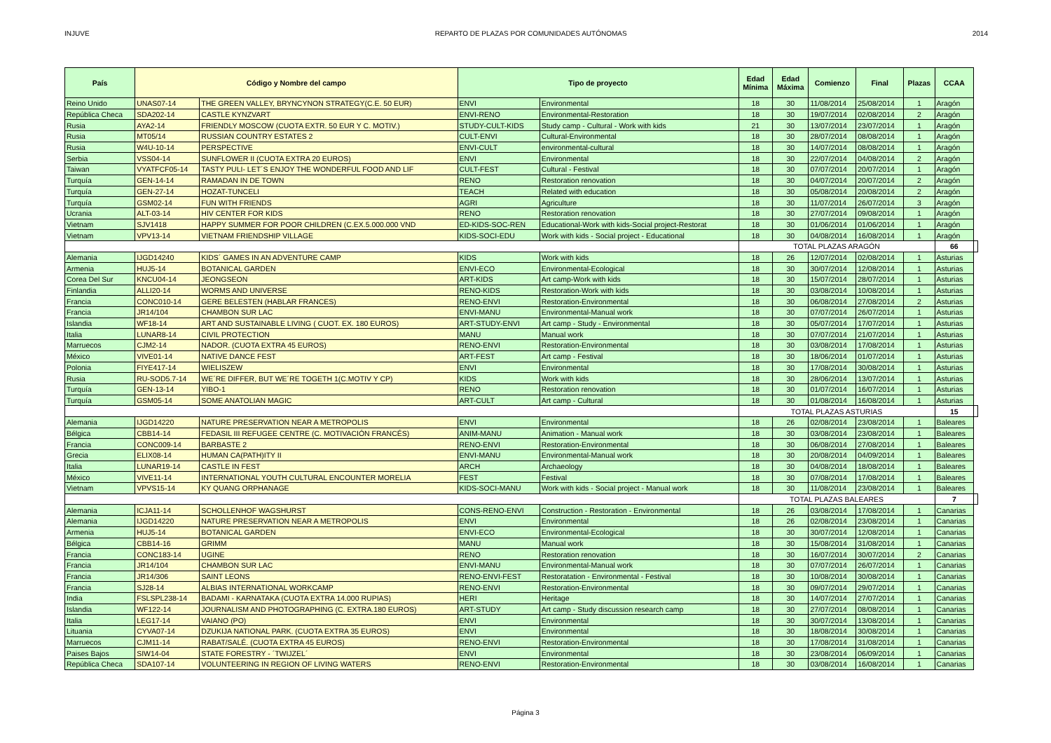INJUVE REPARTO DE PLAZAS POR COMUNIDADES AUTÓNOMAS 2014
| País | Código y Nombre del campo | | Tipo de proyecto | | Edad Mínima | Edad Máxima | Comienzo | Final | Plazas | CCAA | |
| --- | --- | --- | --- | --- | --- | --- | --- | --- | --- | --- | --- |
| Reino Unido | UNAS07-14 | THE GREEN VALLEY, BRYNCYNON STRATEGY(C.E. 50 EUR) | ENVI | Environmental | 18 | 30 | 11/08/2014 | 25/08/2014 | 1 | Aragón | |
| República Checa | SDA202-14 | CASTLE KYNZVART | ENVI-RENO | Environmental-Restoration | 18 | 30 | 19/07/2014 | 02/08/2014 | 2 | Aragón | |
| Rusia | AYA2-14 | FRIENDLY MOSCOW (CUOTA EXTR. 50 EUR Y C. MOTIV.) | STUDY-CULT-KIDS | Study camp - Cultural - Work with kids | 21 | 30 | 13/07/2014 | 23/07/2014 | 1 | Aragón | |
| Rusia | MT05/14 | RUSSIAN COUNTRY ESTATES 2 | CULT-ENVI | Cultural-Environmental | 18 | 30 | 28/07/2014 | 08/08/2014 | 1 | Aragón | |
| Rusia | W4U-10-14 | PERSPECTIVE | ENVI-CULT | environmental-cultural | 18 | 30 | 14/07/2014 | 08/08/2014 | 1 | Aragón | |
| Serbia | VSS04-14 | SUNFLOWER II (CUOTA EXTRA 20 EUROS) | ENVI | Environmental | 18 | 30 | 22/07/2014 | 04/08/2014 | 2 | Aragón | |
| Taiwan | VYATFCF05-14 | TASTY PULI- LET´S ENJOY THE WONDERFUL FOOD AND LIF | CULT-FEST | Cultural - Festival | 18 | 30 | 07/07/2014 | 20/07/2014 | 1 | Aragón | |
| Turquía | GEN-14-14 | RAMADAN IN DE TOWN | RENO | Restoration renovation | 18 | 30 | 04/07/2014 | 20/07/2014 | 2 | Aragón | |
| Turquía | GEN-27-14 | HOZAT-TUNCELI | TEACH | Related with education | 18 | 30 | 05/08/2014 | 20/08/2014 | 2 | Aragón | |
| Turquía | GSM02-14 | FUN WITH FRIENDS | AGRI | Agriculture | 18 | 30 | 11/07/2014 | 26/07/2014 | 3 | Aragón | |
| Ucrania | ALT-03-14 | HIV CENTER FOR KIDS | RENO | Restoration renovation | 18 | 30 | 27/07/2014 | 09/08/2014 | 1 | Aragón | |
| Vietnam | SJV1418 | HAPPY SUMMER FOR POOR CHILDREN (C.EX.5.000.000 VND | ED-KIDS-SOC-REN | Educational-Work with kids-Social project-Restorat | 18 | 30 | 01/06/2014 | 01/06/2014 | 1 | Aragón | |
| Vietnam | VPV13-14 | VIETNAM FRIENDSHIP VILLAGE | KIDS-SOCI-EDU | Work with kids - Social project - Educational | 18 | 30 | 04/08/2014 | 16/08/2014 | 1 | Aragón | |
| | | | | | TOTAL PLAZAS ARAGÓN | | | | | 66 | |
| Alemania | IJGD14240 | KIDS´ GAMES IN AN ADVENTURE CAMP | KIDS | Work with kids | 18 | 26 | 12/07/2014 | 02/08/2014 | 1 | Asturias | |
| Armenia | HUJ5-14 | BOTANICAL GARDEN | ENVI-ECO | Environmental-Ecological | 18 | 30 | 30/07/2014 | 12/08/2014 | 1 | Asturias | |
| Corea Del Sur | KNCU04-14 | JEONGSEON | ART-KIDS | Art camp-Work with kids | 18 | 30 | 15/07/2014 | 28/07/2014 | 1 | Asturias | |
| Finlandia | ALLI20-14 | WORMS AND UNIVERSE | RENO-KIDS | Restoration-Work with kids | 18 | 30 | 03/08/2014 | 10/08/2014 | 1 | Asturias | |
| Francia | CONC010-14 | GERE BELESTEN (HABLAR FRANCES) | RENO-ENVI | Restoration-Environmental | 18 | 30 | 06/08/2014 | 27/08/2014 | 2 | Asturias | |
| Francia | JR14/104 | CHAMBON SUR LAC | ENVI-MANU | Environmental-Manual work | 18 | 30 | 07/07/2014 | 26/07/2014 | 1 | Asturias | |
| Islandia | WF18-14 | ART AND SUSTAINABLE LIVING ( CUOT. EX. 180 EUROS) | ART-STUDY-ENVI | Art camp - Study - Environmental | 18 | 30 | 05/07/2014 | 17/07/2014 | 1 | Asturias | |
| Italia | LUNAR8-14 | CIVIL PROTECTION | MANU | Manual work | 18 | 30 | 07/07/2014 | 21/07/2014 | 1 | Asturias | |
| Marruecos | CJM2-14 | NADOR. (CUOTA EXTRA 45 EUROS) | RENO-ENVI | Restoration-Environmental | 18 | 30 | 03/08/2014 | 17/08/2014 | 1 | Asturias | |
| México | VIVE01-14 | NATIVE DANCE FEST | ART-FEST | Art camp - Festival | 18 | 30 | 18/06/2014 | 01/07/2014 | 1 | Asturias | |
| Polonia | FIYE417-14 | WIELISZEW | ENVI | Environmental | 18 | 30 | 17/08/2014 | 30/08/2014 | 1 | Asturias | |
| Rusia | RU-SOD5.7-14 | WE´RE DIFFER, BUT WE´RE TOGETH 1(C.MOTIV Y CP) | KIDS | Work with kids | 18 | 30 | 28/06/2014 | 13/07/2014 | 1 | Asturias | |
| Turquía | GEN-13-14 | YIBO-1 | RENO | Restoration renovation | 18 | 30 | 01/07/2014 | 16/07/2014 | 1 | Asturias | |
| Turquía | GSM05-14 | SOME ANATOLIAN MAGIC | ART-CULT | Art camp - Cultural | 18 | 30 | 01/08/2014 | 16/08/2014 | 1 | Asturias | |
| | | | | | TOTAL PLAZAS ASTURIAS | | | | | 15 | |
| Alemania | IJGD14220 | NATURE PRESERVATION NEAR A METROPOLIS | ENVI | Environmental | 18 | 26 | 02/08/2014 | 23/08/2014 | 1 | Baleares | |
| Bélgica | CBB14-14 | FEDASIL III REFUGEE CENTRE (C. MOTIVACIÓN FRANCÉS) | ANIM-MANU | Animation - Manual work | 18 | 30 | 03/08/2014 | 23/08/2014 | 1 | Baleares | |
| Francia | CONC009-14 | BARBASTE 2 | RENO-ENVI | Restoration-Environmental | 18 | 30 | 06/08/2014 | 27/08/2014 | 1 | Baleares | |
| Grecia | ELIX08-14 | HUMAN CA(PATH)ITY II | ENVI-MANU | Environmental-Manual work | 18 | 30 | 20/08/2014 | 04/09/2014 | 1 | Baleares | |
| Italia | LUNAR19-14 | CASTLE IN FEST | ARCH | Archaeology | 18 | 30 | 04/08/2014 | 18/08/2014 | 1 | Baleares | |
| México | VIVE11-14 | INTERNATIONAL YOUTH CULTURAL ENCOUNTER MORELIA | FEST | Festival | 18 | 30 | 07/08/2014 | 17/08/2014 | 1 | Baleares | |
| Vietnam | VPVS15-14 | KY QUANG ORPHANAGE | KIDS-SOCI-MANU | Work with kids - Social project - Manual work | 18 | 30 | 11/08/2014 | 23/08/2014 | 1 | Baleares | |
| | | | | | TOTAL PLAZAS BALEARES | | | | | 7 | |
| Alemania | ICJA11-14 | SCHOLLENHOF WAGSHURST | CONS-RENO-ENVI | Construction - Restoration - Environmental | 18 | 26 | 03/08/2014 | 17/08/2014 | 1 | Canarias | |
| Alemania | IJGD14220 | NATURE PRESERVATION NEAR A METROPOLIS | ENVI | Environmental | 18 | 26 | 02/08/2014 | 23/08/2014 | 1 | Canarias | |
| Armenia | HUJ5-14 | BOTANICAL GARDEN | ENVI-ECO | Environmental-Ecological | 18 | 30 | 30/07/2014 | 12/08/2014 | 1 | Canarias | |
| Bélgica | CBB14-16 | GRIMM | MANU | Manual work | 18 | 30 | 15/08/2014 | 31/08/2014 | 1 | Canarias | |
| Francia | CONC183-14 | UGINE | RENO | Restoration renovation | 18 | 30 | 16/07/2014 | 30/07/2014 | 2 | Canarias | |
| Francia | JR14/104 | CHAMBON SUR LAC | ENVI-MANU | Environmental-Manual work | 18 | 30 | 07/07/2014 | 26/07/2014 | 1 | Canarias | |
| Francia | JR14/306 | SAINT LEONS | RENO-ENVI-FEST | Restoratation - Environmental - Festival | 18 | 30 | 10/08/2014 | 30/08/2014 | 1 | Canarias | |
| Francia | SJ28-14 | ALBIAS INTERNATIONAL WORKCAMP | RENO-ENVI | Restoration-Environmental | 18 | 30 | 09/07/2014 | 29/07/2014 | 1 | Canarias | |
| India | FSLSPL238-14 | BADAMI - KARNATAKA (CUOTA EXTRA 14.000 RUPIAS) | HERI | Heritage | 18 | 30 | 14/07/2014 | 27/07/2014 | 1 | Canarias | |
| Islandia | WF122-14 | JOURNALISM AND PHOTOGRAPHING (C. EXTRA.180 EUROS) | ART-STUDY | Art camp - Study discussion research camp | 18 | 30 | 27/07/2014 | 08/08/2014 | 1 | Canarias | |
| Italia | LEG17-14 | VAIANO (PO) | ENVI | Environmental | 18 | 30 | 30/07/2014 | 13/08/2014 | 1 | Canarias | |
| Lituania | CYVA07-14 | DZUKIJA NATIONAL PARK. (CUOTA EXTRA 35 EUROS) | ENVI | Environmental | 18 | 30 | 18/08/2014 | 30/08/2014 | 1 | Canarias | |
| Marruecos | CJM11-14 | RABAT/SALÉ. (CUOTA EXTRA 45 EUROS) | RENO-ENVI | Restoration-Environmental | 18 | 30 | 17/08/2014 | 31/08/2014 | 1 | Canarias | |
| Paises Bajos | SIW14-04 | STATE FORESTRY - ´TWIJZEL´ | ENVI | Environmental | 18 | 30 | 23/08/2014 | 06/09/2014 | 1 | Canarias | |
| República Checa | SDA107-14 | VOLUNTEERING IN REGION OF LIVING WATERS | RENO-ENVI | Restoration-Environmental | 18 | 30 | 03/08/2014 | 16/08/2014 | 1 | Canarias | |
Página 3